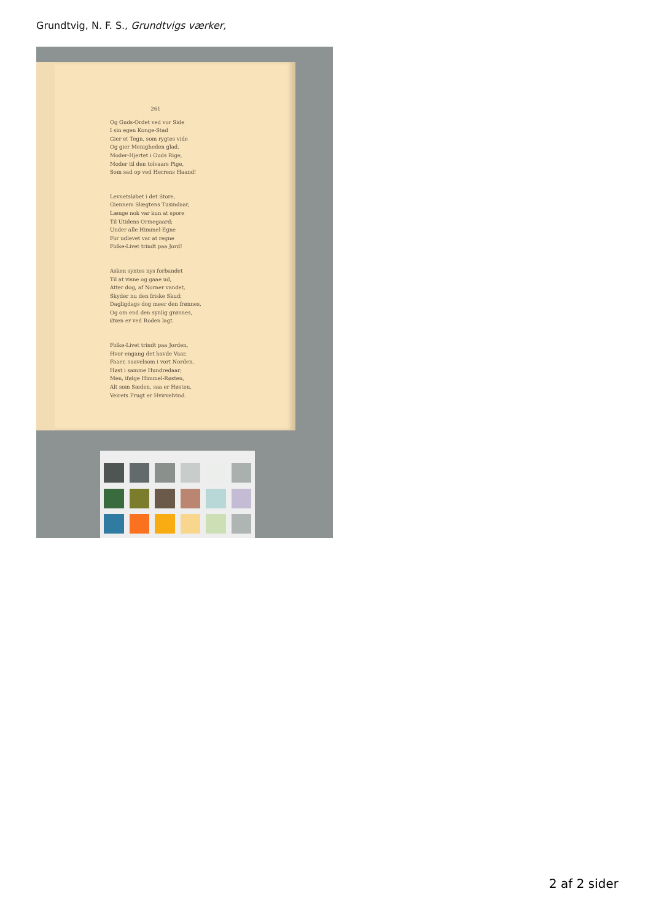Grundtvig, N. F. S., Grundtvigs værker,
261
Og Guds-Ordet ved vor Side
I sin egen Konge-Stad
Gier et Tegn, som rygtes vide
Og gier Menigheden glad,
Moder-Hjertet i Guds Rige,
Moder til den tolvaars Pige,
Som sad op ved Herrens Haand!
Levnetsløbet i det Store,
Giennem Slægtens Tusindaar,
Længe nok var kun at spore
Til Utidens Ormegaard;
Under alle Himmel-Egne
For udlevet var at regne
Folke-Livet trindt paa Jord!
Asken syntes nys forbandet
Til at visne og gaae ud,
Atter dog, af Norner vandet,
Skyder nu den friske Skud;
Dagligdags dog meer den frønnes,
Og om end den synlig grønnes,
Øxen er ved Roden lagt.
Folke-Livet trindt paa Jorden,
Hvor engang det havde Vaar,
Faaer, saavelsom i vort Norden,
Høst i samme Hundredaar;
Men, ifølge Himmel-Røsten,
Alt som Sæden, saa er Høsten,
Veirets Frugt er Hvirvelvind.
2 af 2 sider